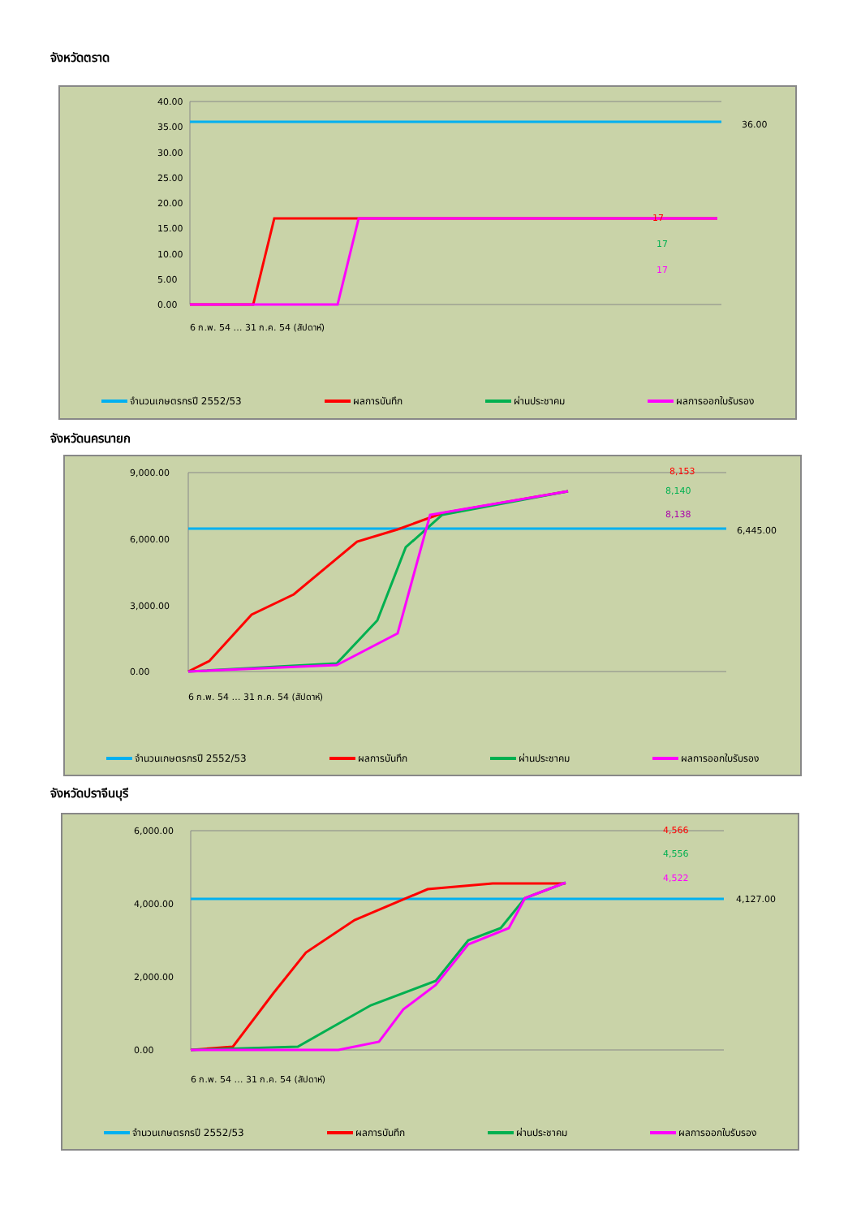จังหวัดตราด
40.00
35.00
30.00
25.00
20.00
15.00
10.00
5.00
0.00
36.00
17
17
17
6 ก.พ. 54 … 31 ก.ค. 54 (สัปดาห์)
จำนวนเกษตรกรปี 2552/53 ผลการบันทึก ผ่านประชาคม ผลการออกใบรับรอง
จังหวัดนครนายก
9,000.00
6,000.00
3,000.00
0.00
8,153
8,140
8,138
6,445.00
6 ก.พ. 54 … 31 ก.ค. 54 (สัปดาห์)
จำนวนเกษตรกรปี 2552/53 ผลการบันทึก ผ่านประชาคม ผลการออกใบรับรอง
จังหวัดปราจีนบุรี
6,000.00
4,000.00
2,000.00
0.00
4,566
4,556
4,522
4,127.00
6 ก.พ. 54 … 31 ก.ค. 54 (สัปดาห์)
จำนวนเกษตรกรปี 2552/53 ผลการบันทึก ผ่านประชาคม ผลการออกใบรับรอง